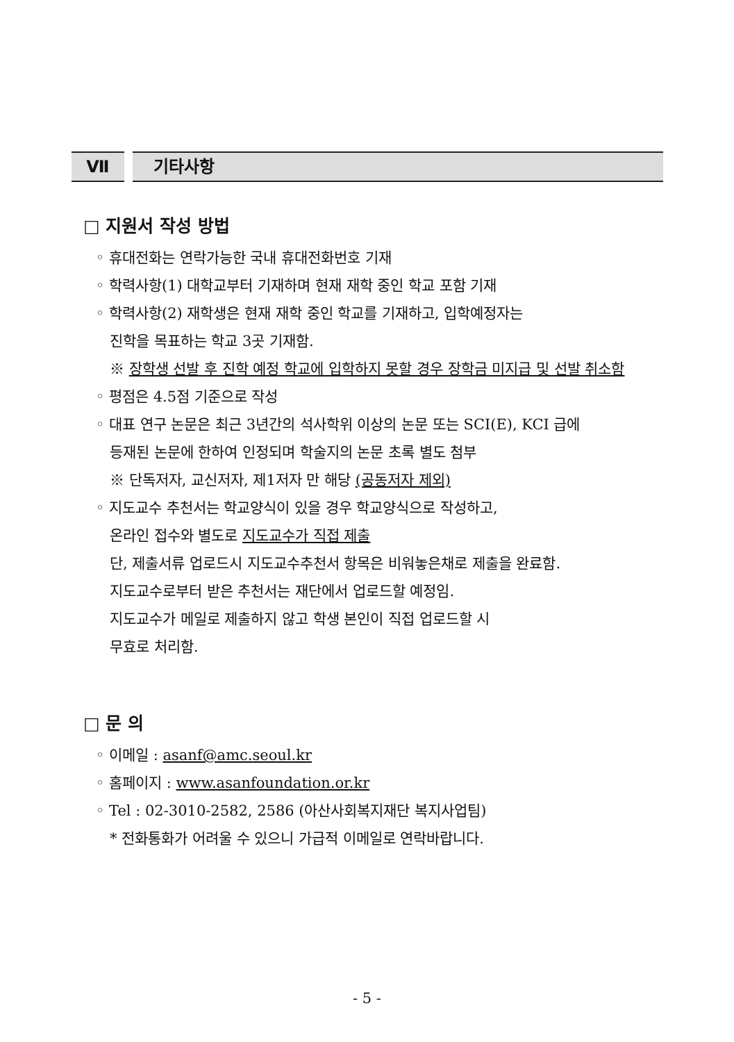Ⅶ 기타사항
□ 지원서 작성 방법
◦ 휴대전화는 연락가능한 국내 휴대전화번호 기재
◦ 학력사항(1) 대학교부터 기재하며 현재 재학 중인 학교 포함 기재
◦ 학력사항(2) 재학생은 현재 재학 중인 학교를 기재하고, 입학예정자는
진학을 목표하는 학교 3곳 기재함.
※ 장학생 선발 후 진학 예정 학교에 입학하지 못할 경우 장학금 미지급 및 선발 취소함
◦ 평점은 4.5점 기준으로 작성
◦ 대표 연구 논문은 최근 3년간의 석사학위 이상의 논문 또는 SCI(E), KCI 급에
등재된 논문에 한하여 인정되며 학술지의 논문 초록 별도 첨부
※ 단독저자, 교신저자, 제1저자 만 해당 (공동저자 제외)
◦ 지도교수 추천서는 학교양식이 있을 경우 학교양식으로 작성하고,
온라인 접수와 별도로 지도교수가 직접 제출
단, 제출서류 업로드시 지도교수추천서 항목은 비워놓은채로 제출을 완료함.
지도교수로부터 받은 추천서는 재단에서 업로드할 예정임.
지도교수가 메일로 제출하지 않고 학생 본인이 직접 업로드할 시
무효로 처리함.
□ 문 의
◦ 이메일 : asanf@amc.seoul.kr
◦ 홈페이지 : www.asanfoundation.or.kr
◦ Tel : 02-3010-2582, 2586 (아산사회복지재단 복지사업팀)
* 전화통화가 어려울 수 있으니 가급적 이메일로 연락바랍니다.
- 5 -